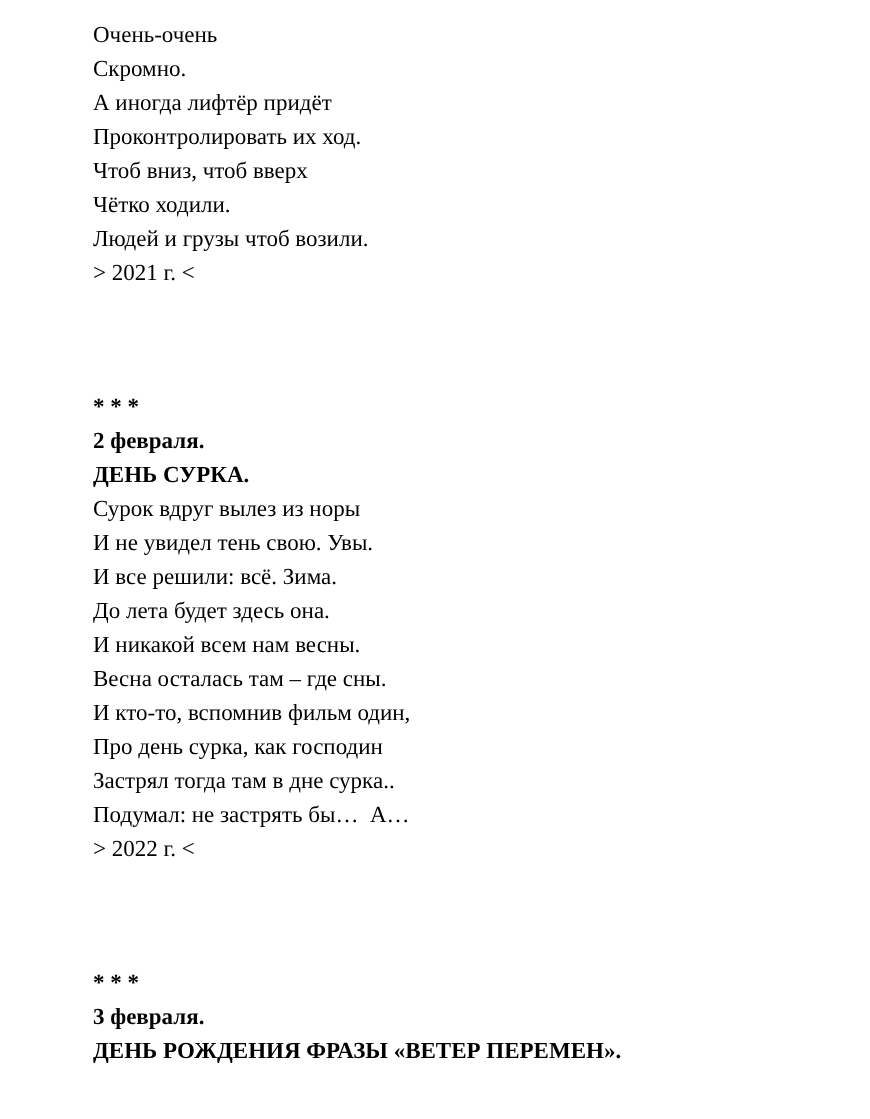Очень-очень
Скромно.
А иногда лифтёр придёт
Проконтролировать их ход.
Чтоб вниз, чтоб вверх
Чётко ходили.
Людей и грузы чтоб возили.
> 2021 г. <
* * *
2 февраля.
ДЕНЬ СУРКА.
Сурок вдруг вылез из норы
И не увидел тень свою. Увы.
И все решили: всё. Зима.
До лета будет здесь она.
И никакой всем нам весны.
Весна осталась там – где сны.
И кто-то, вспомнив фильм один,
Про день сурка, как господин
Застрял тогда там в дне сурка..
Подумал: не застрять бы… А…
> 2022 г. <
* * *
3 февраля.
ДЕНЬ РОЖДЕНИЯ ФРАЗЫ «ВЕТЕР ПЕРЕМЕН».